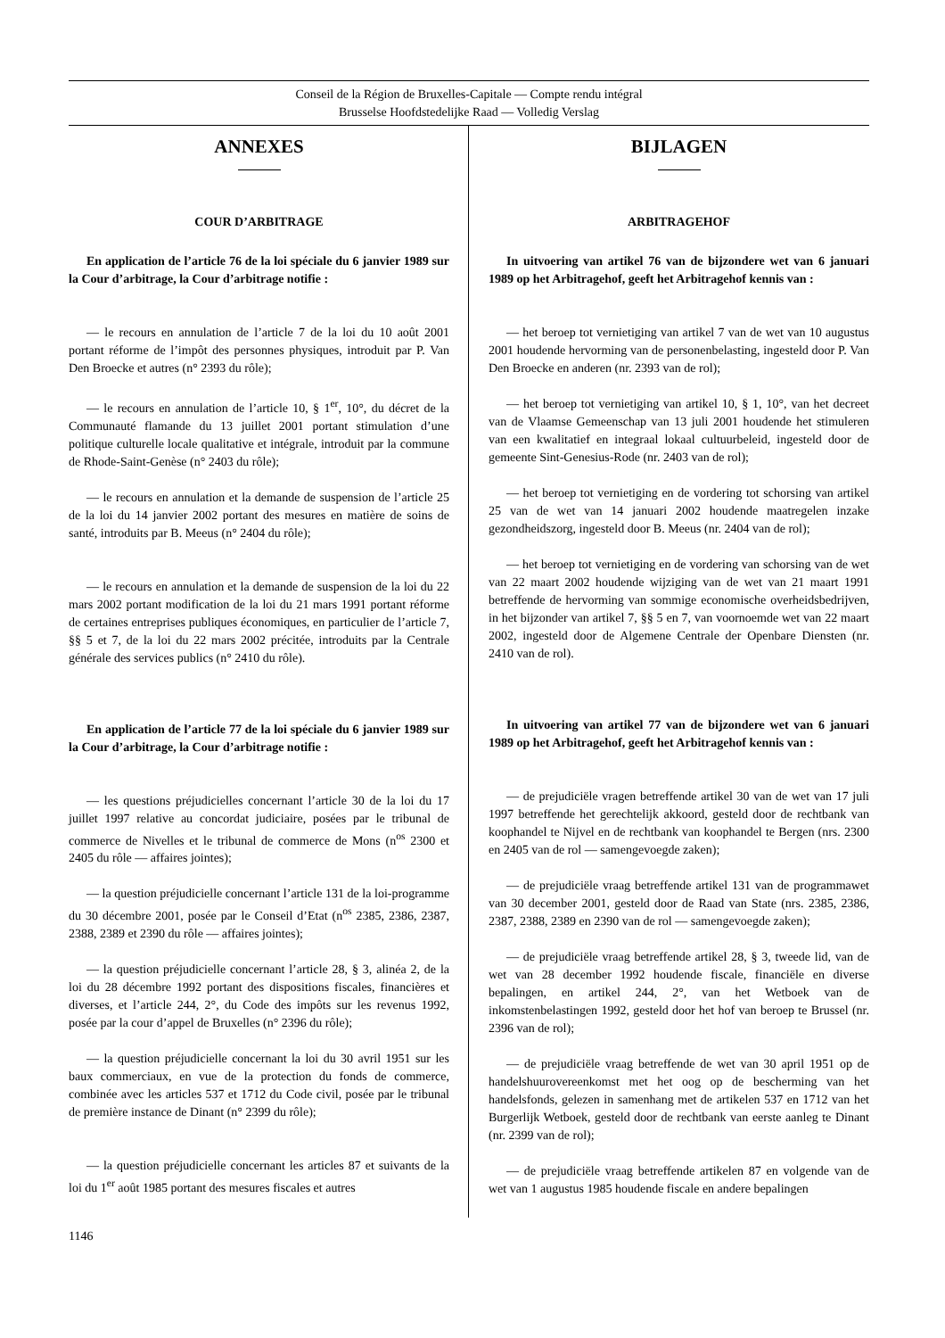Conseil de la Région de Bruxelles-Capitale — Compte rendu intégral
Brusselse Hoofdstedelijke Raad — Volledig Verslag
ANNEXES
COUR D’ARBITRAGE
En application de l’article 76 de la loi spéciale du 6 janvier 1989 sur la Cour d’arbitrage, la Cour d’arbitrage notifie :
— le recours en annulation de l’article 7 de la loi du 10 août 2001 portant réforme de l’impôt des personnes physiques, introduit par P. Van Den Broecke et autres (n° 2393 du rôle);
— le recours en annulation de l’article 10, § 1<sup>er</sup>, 10°, du décret de la Communauté flamande du 13 juillet 2001 portant stimulation d’une politique culturelle locale qualitative et intégrale, introduit par la commune de Rhode-Saint-Genèse (n° 2403 du rôle);
— le recours en annulation et la demande de suspension de l’article 25 de la loi du 14 janvier 2002 portant des mesures en matière de soins de santé, introduits par B. Meeus (n° 2404 du rôle);
— le recours en annulation et la demande de suspension de la loi du 22 mars 2002 portant modification de la loi du 21 mars 1991 portant réforme de certaines entreprises publiques économiques, en particulier de l’article 7, §§ 5 et 7, de la loi du 22 mars 2002 précitée, introduits par la Centrale générale des services publics (n° 2410 du rôle).
En application de l’article 77 de la loi spéciale du 6 janvier 1989 sur la Cour d’arbitrage, la Cour d’arbitrage notifie :
— les questions préjudicielles concernant l’article 30 de la loi du 17 juillet 1997 relative au concordat judiciaire, posées par le tribunal de commerce de Nivelles et le tribunal de commerce de Mons (n<sup>os</sup> 2300 et 2405 du rôle — affaires jointes);
— la question préjudicielle concernant l’article 131 de la loi-programme du 30 décembre 2001, posée par le Conseil d’Etat (n<sup>os</sup> 2385, 2386, 2387, 2388, 2389 et 2390 du rôle — affaires jointes);
— la question préjudicielle concernant l’article 28, § 3, alinéa 2, de la loi du 28 décembre 1992 portant des dispositions fiscales, financières et diverses, et l’article 244, 2°, du Code des impôts sur les revenus 1992, posée par la cour d’appel de Bruxelles (n° 2396 du rôle);
— la question préjudicielle concernant la loi du 30 avril 1951 sur les baux commerciaux, en vue de la protection du fonds de commerce, combinée avec les articles 537 et 1712 du Code civil, posée par le tribunal de première instance de Dinant (n° 2399 du rôle);
— la question préjudicielle concernant les articles 87 et suivants de la loi du 1<sup>er</sup> août 1985 portant des mesures fiscales et autres
BIJLAGEN
ARBITRAGEHOF
In uitvoering van artikel 76 van de bijzondere wet van 6 januari 1989 op het Arbitragehof, geeft het Arbitragehof kennis van :
— het beroep tot vernietiging van artikel 7 van de wet van 10 augustus 2001 houdende hervorming van de personenbelasting, ingesteld door P. Van Den Broecke en anderen (nr. 2393 van de rol);
— het beroep tot vernietiging van artikel 10, § 1, 10°, van het decreet van de Vlaamse Gemeenschap van 13 juli 2001 houdende het stimuleren van een kwalitatief en integraal lokaal cultuurbeleid, ingesteld door de gemeente Sint-Genesius-Rode (nr. 2403 van de rol);
— het beroep tot vernietiging en de vordering tot schorsing van artikel 25 van de wet van 14 januari 2002 houdende maatregelen inzake gezondheidszorg, ingesteld door B. Meeus (nr. 2404 van de rol);
— het beroep tot vernietiging en de vordering van schorsing van de wet van 22 maart 2002 houdende wijziging van de wet van 21 maart 1991 betreffende de hervorming van sommige economische overheidsbedrijven, in het bijzonder van artikel 7, §§ 5 en 7, van voornoemde wet van 22 maart 2002, ingesteld door de Algemene Centrale der Openbare Diensten (nr. 2410 van de rol).
In uitvoering van artikel 77 van de bijzondere wet van 6 januari 1989 op het Arbitragehof, geeft het Arbitragehof kennis van :
— de prejudiciële vragen betreffende artikel 30 van de wet van 17 juli 1997 betreffende het gerechtelijk akkoord, gesteld door de rechtbank van koophandel te Nijvel en de rechtbank van koophandel te Bergen (nrs. 2300 en 2405 van de rol — samengevoegde zaken);
— de prejudiciële vraag betreffende artikel 131 van de programmawet van 30 december 2001, gesteld door de Raad van State (nrs. 2385, 2386, 2387, 2388, 2389 en 2390 van de rol — samengevoegde zaken);
— de prejudiciële vraag betreffende artikel 28, § 3, tweede lid, van de wet van 28 december 1992 houdende fiscale, financiële en diverse bepalingen, en artikel 244, 2°, van het Wetboek van de inkomstenbelastingen 1992, gesteld door het hof van beroep te Brussel (nr. 2396 van de rol);
— de prejudiciële vraag betreffende de wet van 30 april 1951 op de handelshuurovereenkomst met het oog op de bescherming van het handelsfonds, gelezen in samenhang met de artikelen 537 en 1712 van het Burgerlijk Wetboek, gesteld door de rechtbank van eerste aanleg te Dinant (nr. 2399 van de rol);
— de prejudiciële vraag betreffende artikelen 87 en volgende van de wet van 1 augustus 1985 houdende fiscale en andere bepalingen
1146